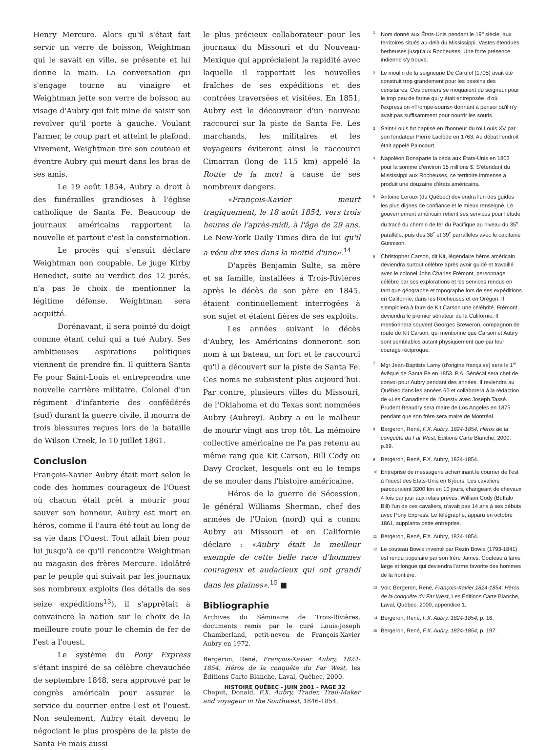Henry Mercure. Alors qu'il s'était fait servir un verre de boisson, Weightman qui le savait en ville, se présente et lui donne la main. La conversation qui s'engage tourne au vinaigre et Weightman jette son verre de boisson au visage d'Aubry qui fait mine de saisir son revolver qu'il porte à gauche. Voulant l'armer, le coup part et atteint le plafond. Vivement, Weightman tire son couteau et éventre Aubry qui meurt dans les bras de ses amis.
Le 19 août 1854, Aubry a droit à des funérailles grandioses à l'église catholique de Santa Fe. Beaucoup de journaux américains rapportent la nouvelle et partout c'est la consternation.
Le procès qui s'ensuit déclare Weightman non coupable. Le juge Kirby Benedict, suite au verdict des 12 jurés, n'a pas le choix de mentionner la légitime défense. Weightman sera acquitté.
Dorénavant, il sera pointé du doigt comme étant celui qui a tué Aubry. Ses ambitieuses aspirations politiques viennent de prendre fin. Il quittera Santa Fe pour Saint-Louis et entreprendra une nouvelle carrière militaire. Colonel d'un régiment d'infanterie des confédérés (sud) durant la guerre civile, il mourra de trois blessures reçues lors de la bataille de Wilson Creek, le 10 juillet 1861.
Conclusion
François-Xavier Aubry était mort selon le code des hommes courageux de l'Ouest où chacun était prêt à mourir pour sauver son honneur. Aubry est mort en héros, comme il l'aura été tout au long de sa vie dans l'Ouest. Tout allait bien pour lui jusqu'à ce qu'il rencontre Weightman au magasin des frères Mercure. Idolâtré par le peuple qui suivait par les journaux ses nombreux exploits (les détails de ses seize expéditions<sup>13</sup>), il s'apprêtait à convaincre la nation sur le choix de la meilleure route pour le chemin de fer de l'est à l'ouest.
Le système du Pony Express s'étant inspiré de sa célèbre chevauchée de septembre 1848, sera approuvé par le congrès américain pour assurer le service du courrier entre l'est et l'ouest. Non seulement, Aubry était devenu le négociant le plus prospère de la piste de Santa Fe mais aussi
le plus précieux collaborateur pour les journaux du Missouri et du Nouveau-Mexique qui appréciaient la rapidité avec laquelle il rapportait les nouvelles fraîches de ses expéditions et des contrées traversées et visitées. En 1851, Aubry est le découvreur d'un nouveau raccourci sur la piste de Santa Fe. Les marchands, les militaires et les voyageurs éviteront ainsi le raccourci Cimarran (long de 115 km) appelé la Route de la mort à cause de ses nombreux dangers.
«François-Xavier meurt tragiquement, le 18 août 1854, vers trois heures de l'après-midi, à l'âge de 29 ans. Le New-York Daily Times dira de lui qu'il a vécu dix vies dans la moitié d'une».<sup>14</sup>
D'après Benjamin Sulte, sa mère et sa famille, installées à Trois-Rivières après le décès de son père en 1845, étaient continuellement interrogées à son sujet et étaient fières de ses exploits.
Les années suivant le décès d'Aubry, les Américains donneront son nom à un bateau, un fort et le raccourci qu'il a découvert sur la piste de Santa Fe. Ces noms ne subsistent plus aujourd'hui. Par contre, plusieurs villes du Missouri, de l'Oklahoma et du Texas sont nommées Aubry (Aubrey). Aubry a eu le malheur de mourir vingt ans trop tôt. La mémoire collective américaine ne l'a pas retenu au même rang que Kit Carson, Bill Cody ou Davy Crocket, lesquels ont eu le temps de se mouler dans l'histoire américaine.
Héros de la guerre de Sécession, le général Williams Sherman, chef des armées de l'Union (nord) qui a connu Aubry au Missouri et en Californie déclare : «Aubry était le meilleur exemple de cette belle race d'hommes courageux et audacieux qui ont grandi dans les plaines».<sup>15</sup> ■
Bibliographie
Archives du Séminaire de Trois-Rivières, documents remis par le curé Louis-Joseph Chamberland, petit-neveu de François-Xavier Aubry en 1972.
Bergeron, René, François-Xavier Aubry, 1824-1854, Héros de la conquête du Far West, les Éditions Carte Blanche, Laval, Québec, 2000.
Chaput, Donald, F.X. Aubry, Trader, Trail-Maker and voyageur in the Southwest, 1846-1854.
<sup>1</sup> Nom donné aux États-Unis pendant le 19<sup>e</sup> siècle, aux territoires situés au-delà du Mississippi. Vastes étendues herbeuses jusqu'aux Rocheuses. Une forte présence indienne s'y trouve.
<sup>2</sup> Le moulin de la seigneurie De Carufel (1705) avait été construit trop grandement pour les besoins des censitaires. Ces derniers se moquaient du seigneur pour le trop peu de farine qui y était entreposée, d'où l'expression «Trompe-souris» donnant à penser qu'il n'y avait pas suffisamment pour nourrir les souris.
<sup>3</sup> Saint-Louis fut baptisé en l'honneur du roi Louis XV par son fondateur Pierre Laclède en 1763. Au début l'endroit était appelé Paincourt.
<sup>4</sup> Napoléon Bonaparte la céda aux États-Unis en 1803 pour la somme d'environ 15 millions $. S'étendant du Mississippi aux Rocheuses, ce territoire immense a produit une douzaine d'états américains.
<sup>5</sup> Antoine Leroux (du Québec) deviendra l'un des guides les plus dignes de confiance et le mieux renseigné. Le gouvernement américain retient ses services pour l'étude du tracé du chemin de fer du Pacifique au niveau du 35<sup>e</sup> parallèle, puis des 38<sup>e</sup> et 39<sup>e</sup> parrallèles avec le capitaine Gunnison.
<sup>6</sup> Christopher Carson, dit Kit, légendaire héros américain deviendra surtout célèbre après avoir guidé et travaillé avec le colonel John Charles Frémont, personnage célèbre par ses explorations et les services rendus en tant que géographe et topographe lors de ses expéditions en Californie, dans les Rocheuses et en Orégon. Il s'emploiera à faire de Kit Carson une célébrité. Frémont deviendra le premier sénateur de la Californie. Il mentionnera souvent Georges Breweron, compagnon de route de Kit Carson, qui mentionne que Carson et Aubry sont semblables autant physiquement que par leur courage réciproque.
<sup>7</sup> Mgr Jean-Baptiste Lamy (d'origine française) sera le 1<sup>er</sup> évêque de Santa Fe en 1853. P.A. Sénécal sera chef de convoi pour Aubry pendant des années. Il reviendra au Québec dans les années 60 et collaborera à la rédaction de «Les Canadiens de l'Ouest» avec Joseph Tassé. Prudent Beaudry sera maire de Los Angeles en 1875 pendant que son frère sera maire de Montréal.
<sup>8</sup> Bergeron, René, F.X. Aubry, 1824-1854, Héros de la conquête du Far West, Éditions Carte Blanche, 2000, p.89.
<sup>9</sup> Bergeron, René, F.X. Aubry, 1824-1854.
<sup>10</sup> Entreprise de messagerie acheminant le courrier de l'est à l'ouest des États-Unis en 8 jours. Les cavaliers parcouraient 3200 km en 10 jours, changeant de chevaux 4 fois par jour aux relais prévus. William Cody (Buffalo Bill) l'un de ces cavaliers, n'avait pas 14 ans à ses débuts avec Pony Express. Le télégraphe, apparu en octobre 1861, supplanta cette entreprise.
<sup>11</sup> Bergeron, René, F.X. Aubry, 1824-1854.
<sup>12</sup> Le couteau Bowie inventé par Rezin Bowie (1793-1841) est rendu populaire par son frère James. Couteau à lame large et longue qui deviendra l'arme favorite des hommes de la frontière.
<sup>13</sup> Voir, Bergeron, René, François-Xavier 1824-1854, Héros de la conquête du Far West, Les Éditions Carte Blanche, Laval, Québec, 2000, appendice 1.
<sup>14</sup> Bergeron, René, F.X. Aubry, 1824-1854, p. 16.
<sup>15</sup> Bergeron, René, F.X. Aubry, 1824-1854, p. 197.
HISTOIRE QUÉBEC - JUIN 2001 - PAGE 32